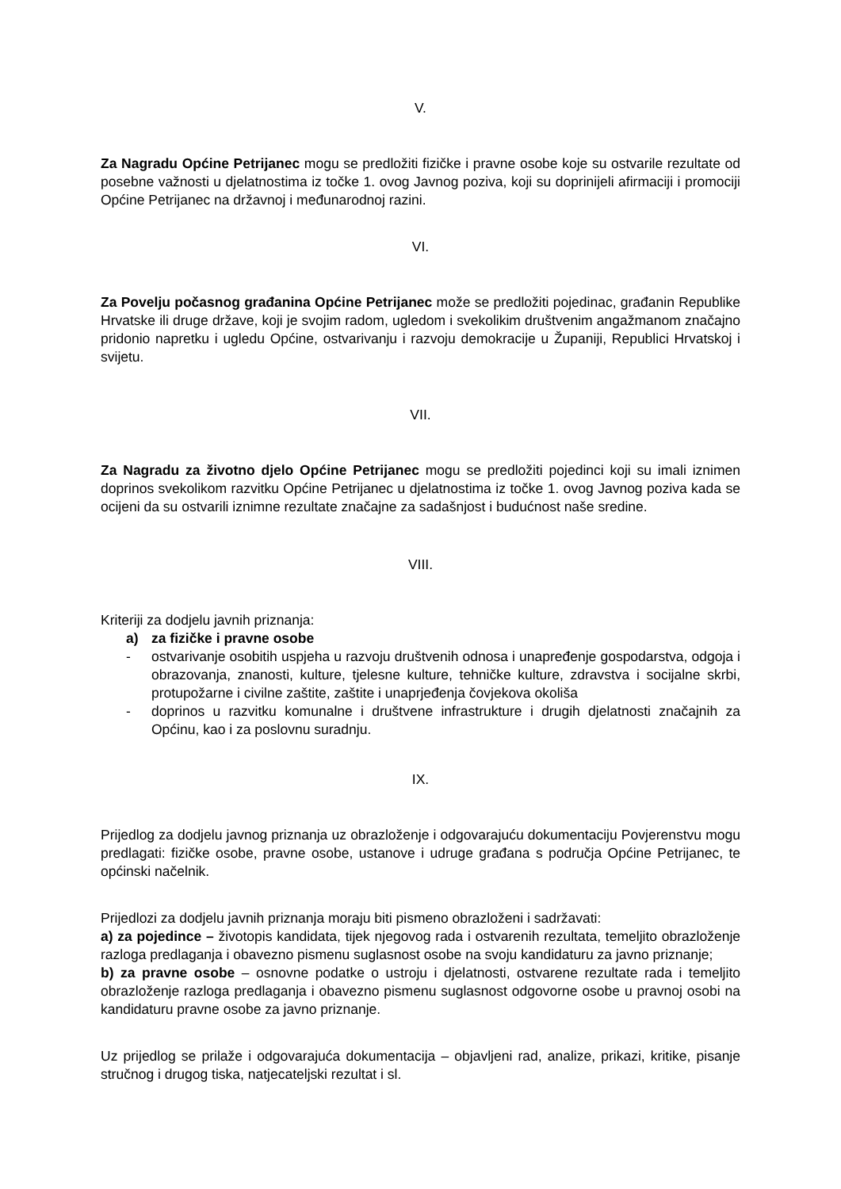V.
Za Nagradu Općine Petrijanec mogu se predložiti fizičke i pravne osobe koje su ostvarile rezultate od posebne važnosti u djelatnostima iz točke 1. ovog Javnog poziva, koji su doprinijeli afirmaciji i promociji Općine Petrijanec na državnoj i međunarodnoj razini.
VI.
Za Povelju počasnog građanina Općine Petrijanec može se predložiti pojedinac, građanin Republike Hrvatske ili druge države, koji je svojim radom, ugledom i svekolikim društvenim angažmanom značajno pridonio napretku i ugledu Općine, ostvarivanju i razvoju demokracije u Županiji, Republici Hrvatskoj i svijetu.
VII.
Za Nagradu za životno djelo Općine Petrijanec mogu se predložiti pojedinci koji su imali iznimen doprinos svekolikom razvitku Općine Petrijanec u djelatnostima iz točke 1. ovog Javnog poziva kada se ocijeni da su ostvarili iznimne rezultate značajne za sadašnjost i budućnost naše sredine.
VIII.
Kriteriji za dodjelu javnih priznanja:
a) za fizičke i pravne osobe
- ostvarivanje osobitih uspjeha u razvoju društvenih odnosa i unapređenje gospodarstva, odgoja i obrazovanja, znanosti, kulture, tjelesne kulture, tehničke kulture, zdravstva i socijalne skrbi, protupožarne i civilne zaštite, zaštite i unaprjeđenja čovjekova okoliša
- doprinos u razvitku komunalne i društvene infrastrukture i drugih djelatnosti značajnih za Općinu, kao i za poslovnu suradnju.
IX.
Prijedlog za dodjelu javnog priznanja uz obrazloženje i odgovarajuću dokumentaciju Povjerenstvu mogu predlagati: fizičke osobe, pravne osobe, ustanove i udruge građana s područja Općine Petrijanec, te općinski načelnik.
Prijedlozi za dodjelu javnih priznanja moraju biti pismeno obrazloženi i sadržavati:
a) za pojedince – životopis kandidata, tijek njegovog rada i ostvarenih rezultata, temeljito obrazloženje razloga predlaganja i obavezno pismenu suglasnost osobe na svoju kandidaturu za javno priznanje;
b) za pravne osobe – osnovne podatke o ustroju i djelatnosti, ostvarene rezultate rada i temeljito obrazloženje razloga predlaganja i obavezno pismenu suglasnost odgovorne osobe u pravnoj osobi na kandidaturu pravne osobe za javno priznanje.
Uz prijedlog se prilaže i odgovarajuća dokumentacija – objavljeni rad, analize, prikazi, kritike, pisanje stručnog i drugog tiska, natjecateljski rezultat i sl.